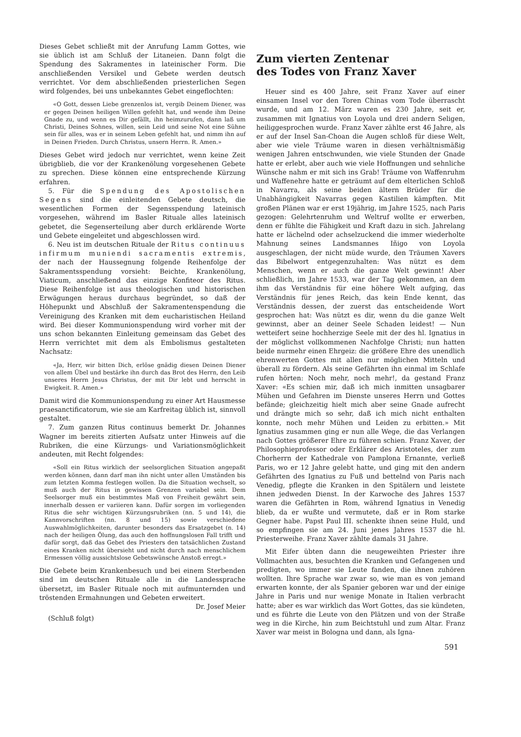Dieses Gebet schließt mit der Anrufung Lamm Gottes, wie sie üblich ist am Schluß der Litaneien. Dann folgt die Spendung des Sakramentes in lateinischer Form. Die anschließenden Versikel und Gebete werden deutsch verrichtet. Vor dem abschließenden priesterlichen Segen wird folgendes, bei uns unbekanntes Gebet eingeflochten:
«O Gott, dessen Liebe grenzenlos ist, vergib Deinem Diener, was er gegen Deinen heiligen Willen gefehlt hat, und wende ihm Deine Gnade zu, und wenn es Dir gefällt, ihn heimzurufen, dann laß um Christi, Deines Sohnes, willen, sein Leid und seine Not eine Sühne sein für alles, was er in seinem Leben gefehlt hat, und nimm ihn auf in Deinen Frieden. Durch Christus, unsern Herrn. R. Amen.»
Dieses Gebet wird jedoch nur verrichtet, wenn keine Zeit übrigblieb, die vor der Krankenölung vorgesehenen Gebete zu sprechen. Diese können eine entsprechende Kürzung erfahren.
5. Für die Spendung des Apostolischen Segens sind die einleitenden Gebete deutsch, die wesentlichen Formen der Segensspendung lateinisch vorgesehen, während im Basler Rituale alles lateinisch gebetet, die Segenserteilung aber durch erklärende Worte und Gebete eingeleitet und abgeschlossen wird.
6. Neu ist im deutschen Rituale der Ritus continuus infirmum muniendi sacramentis extremis, der nach der Haussegnung folgende Reihenfolge der Sakramentsspendung vorsieht: Beichte, Krankenölung, Viaticum, anschließend das einzige Konfiteor des Ritus. Diese Reihenfolge ist aus theologischen und historischen Erwägungen heraus durchaus begründet, so daß der Höhepunkt und Abschluß der Sakramentenspendung die Vereinigung des Kranken mit dem eucharistischen Heiland wird. Bei dieser Kommunionspendung wird vorher mit der uns schon bekannten Einleitung gemeinsam das Gebet des Herrn verrichtet mit dem als Embolismus gestalteten Nachsatz:
«Ja, Herr, wir bitten Dich, erlöse gnädig diesen Deinen Diener von allem Übel und bestärke ihn durch das Brot des Herrn, den Leib unseres Herrn Jesus Christus, der mit Dir lebt und herrscht in Ewigkeit. R. Amen.»
Damit wird die Kommunionspendung zu einer Art Hausmesse praesanctificatorum, wie sie am Karfreitag üblich ist, sinnvoll gestaltet.
7. Zum ganzen Ritus continuus bemerkt Dr. Johannes Wagner im bereits zitierten Aufsatz unter Hinweis auf die Rubriken, die eine Kürzungs- und Variationsmöglichkeit andeuten, mit Recht folgendes:
«Soll ein Ritus wirklich der seelsorglichen Situation angepaßt werden können, dann darf man ihn nicht unter allen Umständen bis zum letzten Komma festlegen wollen. Da die Situation wechselt, so muß auch der Ritus in gewissen Grenzen variabel sein. Dem Seelsorger muß ein bestimmtes Maß von Freiheit gewährt sein, innerhalb dessen er variieren kann. Dafür sorgen im vorliegenden Ritus die sehr wichtigen Kürzungsrubriken (nn. 5 und 14), die Kannvorschriften (nn. 8 und 15) sowie verschiedene Auswahlmöglichkeiten, darunter besonders das Ersatzgebet (n. 14) nach der heiligen Ölung, das auch den hoffnungslosen Fall trifft und dafür sorgt, daß das Gebet des Priesters den tatsächlichen Zustand eines Kranken nicht übersieht und nicht durch nach menschlichem Ermessen völlig aussichtslose Gebetswünsche Anstoß erregt.»
Die Gebete beim Krankenbesuch und bei einem Sterbenden sind im deutschen Rituale alle in die Landessprache übersetzt, im Basler Rituale noch mit aufmunternden und tröstenden Ermahnungen und Gebeten erweitert.
Dr. Josef Meier
(Schluß folgt)
Zum vierten Zentenar
des Todes von Franz Xaver
Heuer sind es 400 Jahre, seit Franz Xaver auf einer einsamen Insel vor den Toren Chinas vom Tode überrascht wurde, und am 12. März waren es 230 Jahre, seit er, zusammen mit Ignatius von Loyola und drei andern Seligen, heiliggesprochen wurde. Franz Xaver zählte erst 46 Jahre, als er auf der Insel San-Choan die Augen schloß für diese Welt, aber wie viele Träume waren in diesen verhältnismäßig wenigen Jahren entschwunden, wie viele Stunden der Gnade hatte er erlebt, aber auch wie viele Hoffnungen und sehnliche Wünsche nahm er mit sich ins Grab! Träume von Waffenruhm und Waffenehre hatte er geträumt auf dem elterlichen Schloß in Navarra, als seine beiden ältern Brüder für die Unabhängigkeit Navarras gegen Kastilien kämpften. Mit großen Plänen war er erst 19jährig, im Jahre 1525, nach Paris gezogen: Gelehrtenruhm und Weltruf wollte er erwerben, denn er fühlte die Fähigkeit und Kraft dazu in sich. Jahrelang hatte er lächelnd oder achselzuckend die immer wiederholte Mahnung seines Landsmannes Iñigo von Loyola ausgeschlagen, der nicht müde wurde, den Träumen Xavers das Bibelwort entgegenzuhalten: Was nützt es dem Menschen, wenn er auch die ganze Welt gewinnt! Aber schließlich, im Jahre 1533, war der Tag gekommen, an dem ihm das Verständnis für eine höhere Welt aufging, das Verständnis für jenes Reich, das kein Ende kennt, das Verständnis dessen, der zuerst das entscheidende Wort gesprochen hat: Was nützt es dir, wenn du die ganze Welt gewinnst, aber an deiner Seele Schaden leidest! — Nun wetteifert seine hochherzige Seele mit der des hl. Ignatius in der möglichst vollkommenen Nachfolge Christi; nun hatten beide nurmehr einen Ehrgeiz: die größere Ehre des unendlich ehrenwerten Gottes mit allen nur möglichen Mitteln und überall zu fördern. Als seine Gefährten ihn einmal im Schlafe rufen hörten: Noch mehr, noch mehr!, da gestand Franz Xaver: «Es schien mir, daß ich mich inmitten unsagbarer Mühen und Gefahren im Dienste unseres Herrn und Gottes befände; gleichzeitig hielt mich aber seine Gnade aufrecht und drängte mich so sehr, daß ich mich nicht enthalten konnte, noch mehr Mühen und Leiden zu erbitten.» Mit Ignatius zusammen ging er nun alle Wege, die das Verlangen nach Gottes größerer Ehre zu führen schien. Franz Xaver, der Philosophieprofessor oder Erklärer des Aristoteles, der zum Chorherrn der Kathedrale von Pamplona Ernannte, verließ Paris, wo er 12 Jahre gelebt hatte, und ging mit den andern Gefährten des Ignatius zu Fuß und bettelnd von Paris nach Venedig, pflegte die Kranken in den Spitälern und leistete ihnen jedweden Dienst. In der Karwoche des Jahres 1537 waren die Gefährten in Rom, während Ignatius in Venedig blieb, da er wußte und vermutete, daß er in Rom starke Gegner habe. Papst Paul III. schenkte ihnen seine Huld, und so empfingen sie am 24. Juni jenes Jahres 1537 die hl. Priesterweihe. Franz Xaver zählte damals 31 Jahre.
Mit Eifer übten dann die neugeweihten Priester ihre Vollmachten aus, besuchten die Kranken und Gefangenen und predigten, wo immer sie Leute fanden, die ihnen zuhören wollten. Ihre Sprache war zwar so, wie man es von jemand erwarten konnte, der als Spanier geboren war und der einige Jahre in Paris und nur wenige Monate in Italien verbracht hatte; aber es war wirklich das Wort Gottes, das sie kündeten, und es führte die Leute von den Plätzen und von der Straße weg in die Kirche, hin zum Beichtstuhl und zum Altar. Franz Xaver war meist in Bologna und dann, als Igna-
591